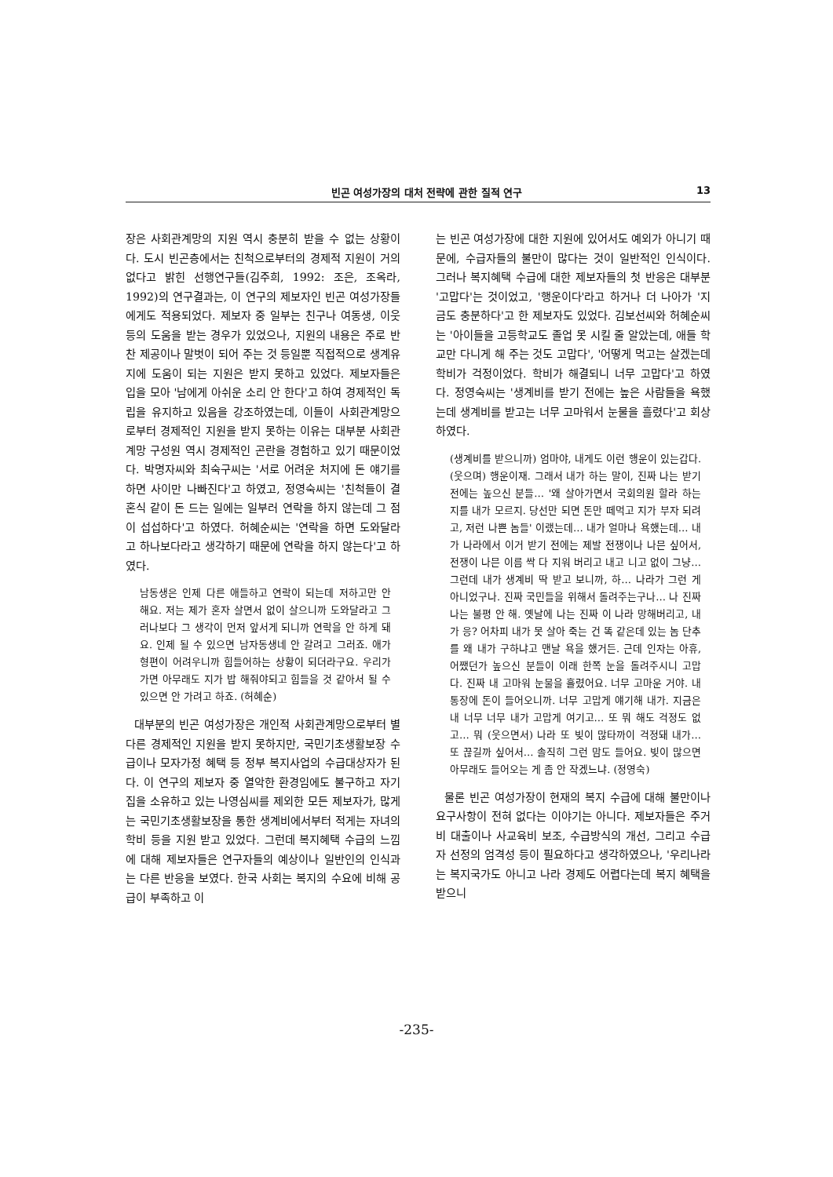빈곤 여성가장의 대처 전략에 관한 질적 연구 13
장은 사회관계망의 지원 역시 충분히 받을 수 없는 상황이다. 도시 빈곤층에서는 친척으로부터의 경제적 지원이 거의 없다고 밝힌 선행연구들(김주희, 1992: 조은, 조옥라, 1992)의 연구결과는, 이 연구의 제보자인 빈곤 여성가장들에게도 적용되었다. 제보자 중 일부는 친구나 여동생, 이웃 등의 도움을 받는 경우가 있었으나, 지원의 내용은 주로 반찬 제공이나 말벗이 되어 주는 것 등일뿐 직접적으로 생계유지에 도움이 되는 지원은 받지 못하고 있었다. 제보자들은 입을 모아 '남에게 아쉬운 소리 안 한다'고 하여 경제적인 독립을 유지하고 있음을 강조하였는데, 이들이 사회관계망으로부터 경제적인 지원을 받지 못하는 이유는 대부분 사회관계망 구성원 역시 경제적인 곤란을 경험하고 있기 때문이었다. 박명자씨와 최숙구씨는 '서로 어려운 처지에 돈 얘기를 하면 사이만 나빠진다'고 하였고, 정영숙씨는 '친척들이 결혼식 같이 돈 드는 일에는 일부러 연락을 하지 않는데 그 점이 섭섭하다'고 하였다. 허혜순씨는 '연락을 하면 도와달라고 하나보다라고 생각하기 때문에 연락을 하지 않는다'고 하였다.
남동생은 인제 다른 애들하고 연락이 되는데 저하고만 안 해요. 저는 제가 혼자 살면서 없이 살으니까 도와달라고 그러나보다 그 생각이 먼저 앞서게 되니까 연락을 안 하게 돼요. 인제 될 수 있으면 남자동생네 안 갈려고 그러죠. 애가 형편이 어려우니까 힘들어하는 상황이 되더라구요. 우리가 가면 아무래도 지가 밥 해줘야되고 힘들을 것 같아서 될 수 있으면 안 가려고 하죠. (허혜순)
대부분의 빈곤 여성가장은 개인적 사회관계망으로부터 별다른 경제적인 지원을 받지 못하지만, 국민기초생활보장 수급이나 모자가정 혜택 등 정부 복지사업의 수급대상자가 된다. 이 연구의 제보자 중 열악한 환경임에도 불구하고 자기 집을 소유하고 있는 나영심씨를 제외한 모든 제보자가, 많게는 국민기초생활보장을 통한 생계비에서부터 적게는 자녀의 학비 등을 지원 받고 있었다. 그런데 복지혜택 수급의 느낌에 대해 제보자들은 연구자들의 예상이나 일반인의 인식과는 다른 반응을 보였다. 한국 사회는 복지의 수요에 비해 공급이 부족하고 이
는 빈곤 여성가장에 대한 지원에 있어서도 예외가 아니기 때문에, 수급자들의 불만이 많다는 것이 일반적인 인식이다. 그러나 복지혜택 수급에 대한 제보자들의 첫 반응은 대부분 '고맙다'는 것이었고, '행운이다'라고 하거나 더 나아가 '지금도 충분하다'고 한 제보자도 있었다. 김보선씨와 허혜순씨는 '아이들을 고등학교도 졸업 못 시킬 줄 알았는데, 애들 학교만 다니게 해 주는 것도 고맙다', '어떻게 먹고는 살겠는데 학비가 걱정이었다. 학비가 해결되니 너무 고맙다'고 하였다. 정영숙씨는 '생계비를 받기 전에는 높은 사람들을 욕했는데 생계비를 받고는 너무 고마워서 눈물을 흘렸다'고 회상하였다.
(생계비를 받으니까) 엄마야, 내게도 이런 행운이 있는갑다. (웃으며) 행운이재. 그래서 내가 하는 말이, 진짜 나는 받기 전에는 높으신 분들… '왜 살아가면서 국회의원 할라 하는지를 내가 모르지. 당선만 되면 돈만 떼먹고 지가 부자 되려고, 저런 나쁜 놈들' 이랬는데… 내가 얼마나 욕했는데… 내가 나라에서 이거 받기 전에는 제발 전쟁이나 나믄 싶어서, 전쟁이 나믄 이름 싹 다 지워 버리고 내고 니고 없이 그냥… 그런데 내가 생계비 딱 받고 보니까, 하… 나라가 그런 게 아니었구나. 진짜 국민들을 위해서 돌려주는구나… 나 진짜 나는 불평 안 해. 옛날에 나는 진짜 이 나라 망해버리고, 내가 응? 어차피 내가 못 살아 죽는 건 똑 같은데 있는 놈 단추를 왜 내가 구하냐고 맨날 욕을 했거든. 근데 인자는 아휴, 어쨌던가 높으신 분들이 이래 한쪽 눈을 돌려주시니 고맙다. 진짜 내 고마워 눈물을 흘렸어요. 너무 고마운 거야. 내 통장에 돈이 들어오니까. 너무 고맙게 얘기해 내가. 지금은 내 너무 너무 내가 고맙게 여기고… 또 뭐 해도 걱정도 없고… 뭐 (웃으면서) 나라 또 빚이 많타까이 걱정돼 내가… 또 끊길까 싶어서… 솔직히 그런 맘도 들어요. 빚이 많으면 아무래도 들어오는 게 좀 안 작겠느냐. (정영숙)
물론 빈곤 여성가장이 현재의 복지 수급에 대해 불만이나 요구사항이 전혀 없다는 이야기는 아니다. 제보자들은 주거비 대출이나 사교육비 보조, 수급방식의 개선, 그리고 수급자 선정의 엄격성 등이 필요하다고 생각하였으나, '우리나라는 복지국가도 아니고 나라 경제도 어렵다는데 복지 혜택을 받으니
-235-